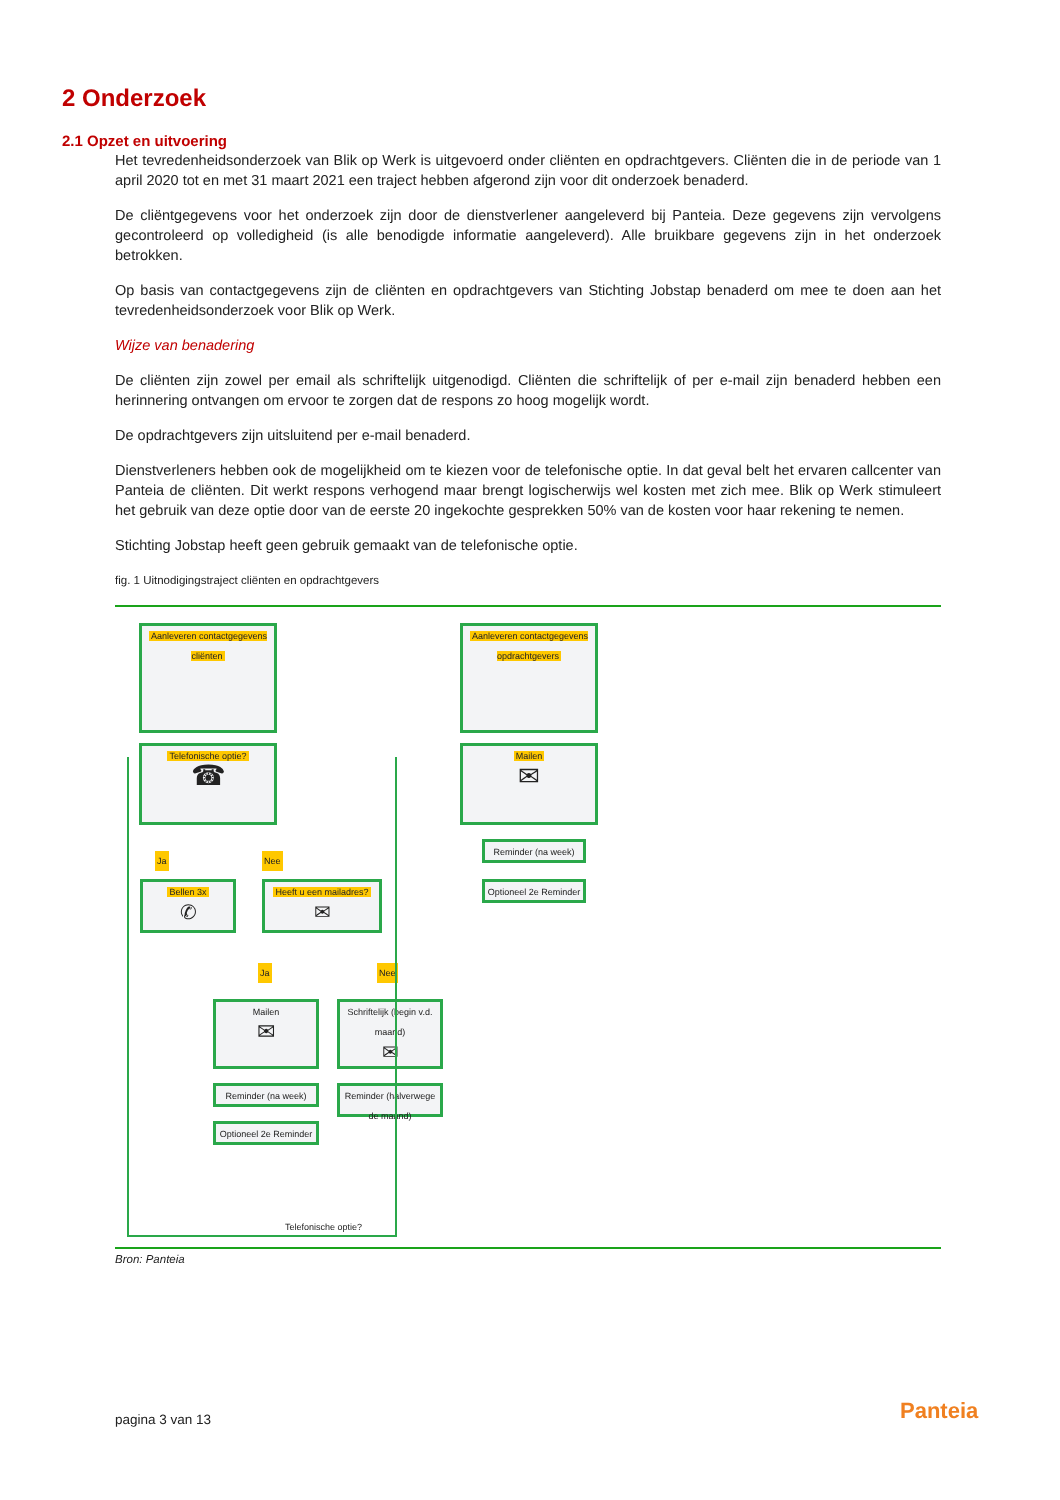2 Onderzoek
2.1 Opzet en uitvoering
Het tevredenheidsonderzoek van Blik op Werk is uitgevoerd onder cliënten en opdrachtgevers. Cliënten die in de periode van 1 april 2020 tot en met 31 maart 2021 een traject hebben afgerond zijn voor dit onderzoek benaderd.
De cliëntgegevens voor het onderzoek zijn door de dienstverlener aangeleverd bij Panteia. Deze gegevens zijn vervolgens gecontroleerd op volledigheid (is alle benodigde informatie aangeleverd). Alle bruikbare gegevens zijn in het onderzoek betrokken.
Op basis van contactgegevens zijn de cliënten en opdrachtgevers van Stichting Jobstap benaderd om mee te doen aan het tevredenheidsonderzoek voor Blik op Werk.
Wijze van benadering
De cliënten zijn zowel per email als schriftelijk uitgenodigd. Cliënten die schriftelijk of per e-mail zijn benaderd hebben een herinnering ontvangen om ervoor te zorgen dat de respons zo hoog mogelijk wordt.
De opdrachtgevers zijn uitsluitend per e-mail benaderd.
Dienstverleners hebben ook de mogelijkheid om te kiezen voor de telefonische optie. In dat geval belt het ervaren callcenter van Panteia de cliënten. Dit werkt respons verhogend maar brengt logischerwijs wel kosten met zich mee. Blik op Werk stimuleert het gebruik van deze optie door van de eerste 20 ingekochte gesprekken 50% van de kosten voor haar rekening te nemen.
Stichting Jobstap heeft geen gebruik gemaakt van de telefonische optie.
fig. 1 Uitnodigingstraject cliënten en opdrachtgevers
Aanleveren contactgegevens cliënten
Aanleveren contactgegevens opdrachtgevers
Telefonische optie?
☎
Mailen
✉
Ja Nee
Reminder (na week)
Optioneel 2e Reminder
Bellen 3x
✆
Heeft u een mailadres?
✉
Ja Nee
Mailen
✉
Schriftelijk (begin v.d. maand)
✉
Reminder (na week)
Reminder (halverwege de maand)
Optioneel 2e Reminder
Telefonische optie?
Bron: Panteia
pagina 3 van 13 Panteia